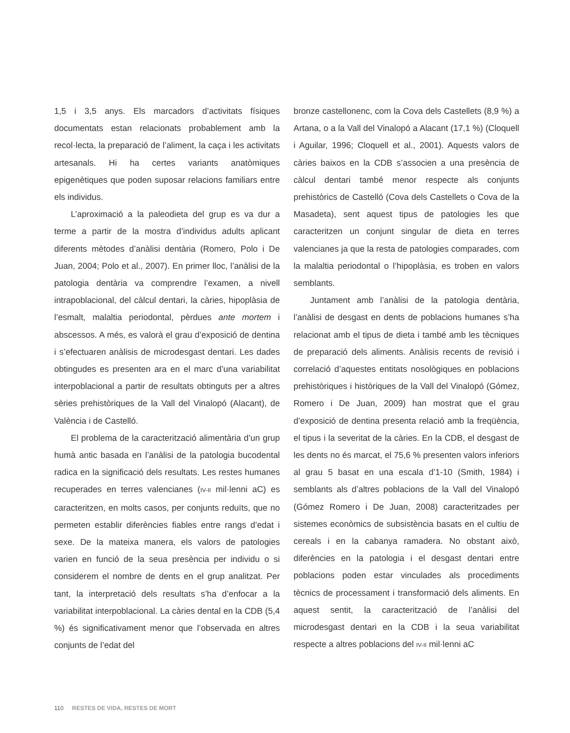1,5 i 3,5 anys. Els marcadors d’activitats físiques documentats estan relacionats probablement amb la recol·lecta, la preparació de l’aliment, la caça i les activitats artesanals. Hi ha certes variants anatòmiques epigenètiques que poden suposar relacions familiars entre els individus.
L’aproximació a la paleodieta del grup es va dur a terme a partir de la mostra d’individus adults aplicant diferents mètodes d’anàlisi dentària (Romero, Polo i De Juan, 2004; Polo et al., 2007). En primer lloc, l’anàlisi de la patologia dentària va comprendre l’examen, a nivell intrapoblacional, del càlcul dentari, la càries, hipoplàsia de l’esmalt, malaltia periodontal, pèrdues ante mortem i abscessos. A més, es valorà el grau d’exposició de dentina i s’efectuaren anàlisis de microdesgast dentari. Les dades obtingudes es presenten ara en el marc d’una variabilitat interpoblacional a partir de resultats obtinguts per a altres sèries prehistòriques de la Vall del Vinalopó (Alacant), de València i de Castelló.
El problema de la caracterització alimentària d’un grup humà antic basada en l’anàlisi de la patologia bucodental radica en la significació dels resultats. Les restes humanes recuperades en terres valencianes (IV-II mil·lenni aC) es caracteritzen, en molts casos, per conjunts reduïts, que no permeten establir diferències fiables entre rangs d’edat i sexe. De la mateixa manera, els valors de patologies varien en funció de la seua presència per individu o si considerem el nombre de dents en el grup analitzat. Per tant, la interpretació dels resultats s’ha d’enfocar a la variabilitat interpoblacional. La càries dental en la CDB (5,4 %) és significativament menor que l’observada en altres conjunts de l’edat del
bronze castellonenc, com la Cova dels Castellets (8,9 %) a Artana, o a la Vall del Vinalopó a Alacant (17,1 %) (Cloquell i Aguilar, 1996; Cloquell et al., 2001). Aquests valors de càries baixos en la CDB s’associen a una presència de càlcul dentari també menor respecte als conjunts prehistòrics de Castelló (Cova dels Castellets o Cova de la Masadeta), sent aquest tipus de patologies les que caracteritzen un conjunt singular de dieta en terres valencianes ja que la resta de patologies comparades, com la malaltia periodontal o l’hipoplàsia, es troben en valors semblants.
Juntament amb l’anàlisi de la patologia dentària, l’anàlisi de desgast en dents de poblacions humanes s’ha relacionat amb el tipus de dieta i també amb les tècniques de preparació dels aliments. Anàlisis recents de revisió i correlació d’aquestes entitats nosològiques en poblacions prehistòriques i històriques de la Vall del Vinalopó (Gómez, Romero i De Juan, 2009) han mostrat que el grau d’exposició de dentina presenta relació amb la freqüència, el tipus i la severitat de la càries. En la CDB, el desgast de les dents no és marcat, el 75,6 % presenten valors inferiors al grau 5 basat en una escala d’1-10 (Smith, 1984) i semblants als d’altres poblacions de la Vall del Vinalopó (Gómez Romero i De Juan, 2008) caracteritzades per sistemes econòmics de subsistència basats en el cultiu de cereals i en la cabanya ramadera. No obstant això, diferències en la patologia i el desgast dentari entre poblacions poden estar vinculades als procediments tècnics de processament i transformació dels aliments. En aquest sentit, la caracterització de l’anàlisi del microdesgast dentari en la CDB i la seua variabilitat respecte a altres poblacions del IV-II mil·lenni aC
110 RESTES DE VIDA, RESTES DE MORT